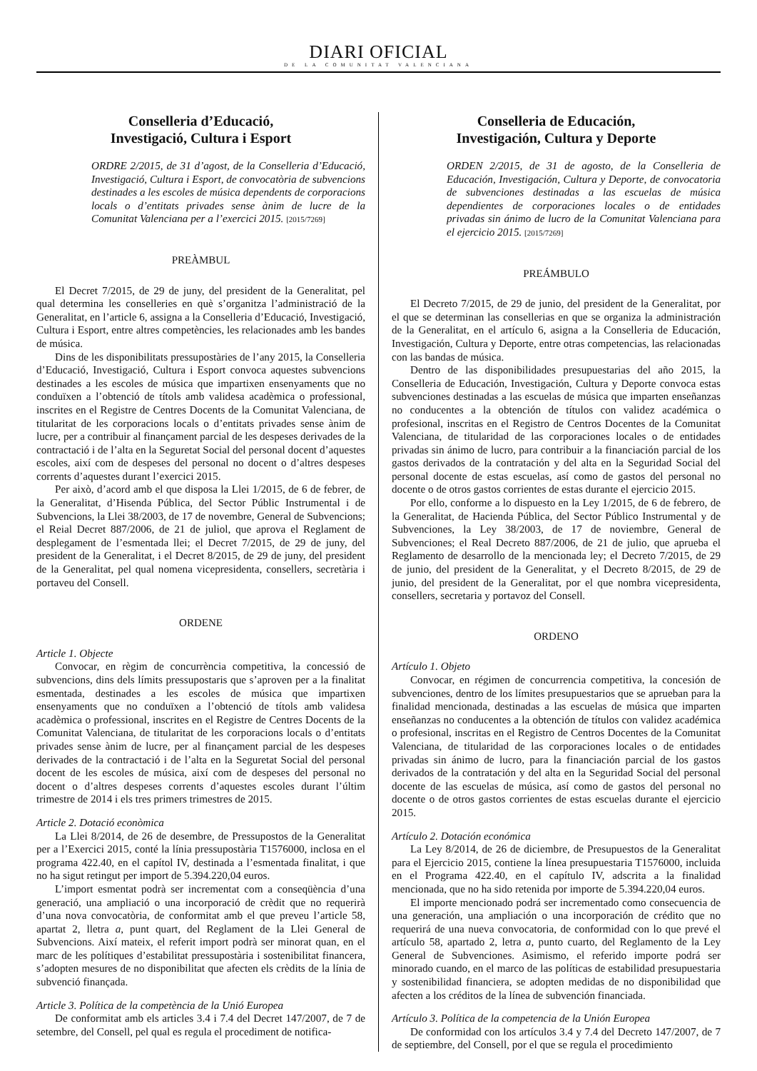DIARI OFICIAL
DE LA COMUNITAT VALENCIANA
Conselleria d’Educació,
Investigació, Cultura i Esport
ORDRE 2/2015, de 31 d’agost, de la Conselleria d’Educació, Investigació, Cultura i Esport, de convocatòria de subvencions destinades a les escoles de música dependents de corporacions locals o d’entitats privades sense ànim de lucre de la Comunitat Valenciana per a l’exercici 2015. [2015/7269]
PREÀMBUL
El Decret 7/2015, de 29 de juny, del president de la Generalitat, pel qual determina les conselleries en què s’organitza l’administració de la Generalitat, en l’article 6, assigna a la Conselleria d’Educació, Investigació, Cultura i Esport, entre altres competències, les relacionades amb les bandes de música.
Dins de les disponibilitats pressupostàries de l’any 2015, la Conselleria d’Educació, Investigació, Cultura i Esport convoca aquestes subvencions destinades a les escoles de música que impartixen ensenyaments que no conduïxen a l’obtenció de títols amb validesa acadèmica o professional, inscrites en el Registre de Centres Docents de la Comunitat Valenciana, de titularitat de les corporacions locals o d’entitats privades sense ànim de lucre, per a contribuir al finançament parcial de les despeses derivades de la contractació i de l’alta en la Seguretat Social del personal docent d’aquestes escoles, així com de despeses del personal no docent o d’altres despeses corrents d’aquestes durant l’exercici 2015.
Per això, d’acord amb el que disposa la Llei 1/2015, de 6 de febrer, de la Generalitat, d’Hisenda Pública, del Sector Públic Instrumental i de Subvencions, la Llei 38/2003, de 17 de novembre, General de Subvencions; el Reial Decret 887/2006, de 21 de juliol, que aprova el Reglament de desplegament de l’esmentada llei; el Decret 7/2015, de 29 de juny, del president de la Generalitat, i el Decret 8/2015, de 29 de juny, del president de la Generalitat, pel qual nomena vicepresidenta, consellers, secretària i portaveu del Consell.
ORDENE
Article 1. Objecte
Convocar, en règim de concurrència competitiva, la concessió de subvencions, dins dels límits pressupostaris que s’aproven per a la finalitat esmentada, destinades a les escoles de música que impartixen ensenyaments que no conduïxen a l’obtenció de títols amb validesa acadèmica o professional, inscrites en el Registre de Centres Docents de la Comunitat Valenciana, de titularitat de les corporacions locals o d’entitats privades sense ànim de lucre, per al finançament parcial de les despeses derivades de la contractació i de l’alta en la Seguretat Social del personal docent de les escoles de música, així com de despeses del personal no docent o d’altres despeses corrents d’aquestes escoles durant l’últim trimestre de 2014 i els tres primers trimestres de 2015.
Article 2. Dotació econòmica
La Llei 8/2014, de 26 de desembre, de Pressupostos de la Generalitat per a l’Exercici 2015, conté la línia pressupostària T1576000, inclosa en el programa 422.40, en el capítol IV, destinada a l’esmentada finalitat, i que no ha sigut retingut per import de 5.394.220,04 euros.
L’import esmentat podrà ser incrementat com a conseqüència d’una generació, una ampliació o una incorporació de crèdit que no requerirà d’una nova convocatòria, de conformitat amb el que preveu l’article 58, apartat 2, lletra a, punt quart, del Reglament de la Llei General de Subvencions. Així mateix, el referit import podrà ser minorat quan, en el marc de les polítiques d’estabilitat pressupostària i sostenibilitat financera, s’adopten mesures de no disponibilitat que afecten els crèdits de la línia de subvenció finançada.
Article 3. Política de la competència de la Unió Europea
De conformitat amb els articles 3.4 i 7.4 del Decret 147/2007, de 7 de setembre, del Consell, pel qual es regula el procediment de notifica-
Conselleria de Educación,
Investigación, Cultura y Deporte
ORDEN 2/2015, de 31 de agosto, de la Conselleria de Educación, Investigación, Cultura y Deporte, de convocatoria de subvenciones destinadas a las escuelas de música dependientes de corporaciones locales o de entidades privadas sin ánimo de lucro de la Comunitat Valenciana para el ejercicio 2015. [2015/7269]
PREÁMBULO
El Decreto 7/2015, de 29 de junio, del president de la Generalitat, por el que se determinan las consellerias en que se organiza la administración de la Generalitat, en el artículo 6, asigna a la Conselleria de Educación, Investigación, Cultura y Deporte, entre otras competencias, las relacionadas con las bandas de música.
Dentro de las disponibilidades presupuestarias del año 2015, la Conselleria de Educación, Investigación, Cultura y Deporte convoca estas subvenciones destinadas a las escuelas de música que imparten enseñanzas no conducentes a la obtención de títulos con validez académica o profesional, inscritas en el Registro de Centros Docentes de la Comunitat Valenciana, de titularidad de las corporaciones locales o de entidades privadas sin ánimo de lucro, para contribuir a la financiación parcial de los gastos derivados de la contratación y del alta en la Seguridad Social del personal docente de estas escuelas, así como de gastos del personal no docente o de otros gastos corrientes de estas durante el ejercicio 2015.
Por ello, conforme a lo dispuesto en la Ley 1/2015, de 6 de febrero, de la Generalitat, de Hacienda Pública, del Sector Público Instrumental y de Subvenciones, la Ley 38/2003, de 17 de noviembre, General de Subvenciones; el Real Decreto 887/2006, de 21 de julio, que aprueba el Reglamento de desarrollo de la mencionada ley; el Decreto 7/2015, de 29 de junio, del president de la Generalitat, y el Decreto 8/2015, de 29 de junio, del president de la Generalitat, por el que nombra vicepresidenta, consellers, secretaria y portavoz del Consell.
ORDENO
Artículo 1. Objeto
Convocar, en régimen de concurrencia competitiva, la concesión de subvenciones, dentro de los límites presupuestarios que se aprueban para la finalidad mencionada, destinadas a las escuelas de música que imparten enseñanzas no conducentes a la obtención de títulos con validez académica o profesional, inscritas en el Registro de Centros Docentes de la Comunitat Valenciana, de titularidad de las corporaciones locales o de entidades privadas sin ánimo de lucro, para la financiación parcial de los gastos derivados de la contratación y del alta en la Seguridad Social del personal docente de las escuelas de música, así como de gastos del personal no docente o de otros gastos corrientes de estas escuelas durante el ejercicio 2015.
Artículo 2. Dotación económica
La Ley 8/2014, de 26 de diciembre, de Presupuestos de la Generalitat para el Ejercicio 2015, contiene la línea presupuestaria T1576000, incluida en el Programa 422.40, en el capítulo IV, adscrita a la finalidad mencionada, que no ha sido retenida por importe de 5.394.220,04 euros.
El importe mencionado podrá ser incrementado como consecuencia de una generación, una ampliación o una incorporación de crédito que no requerirá de una nueva convocatoria, de conformidad con lo que prevé el artículo 58, apartado 2, letra a, punto cuarto, del Reglamento de la Ley General de Subvenciones. Asimismo, el referido importe podrá ser minorado cuando, en el marco de las políticas de estabilidad presupuestaria y sostenibilidad financiera, se adopten medidas de no disponibilidad que afecten a los créditos de la línea de subvención financiada.
Artículo 3. Política de la competencia de la Unión Europea
De conformidad con los artículos 3.4 y 7.4 del Decreto 147/2007, de 7 de septiembre, del Consell, por el que se regula el procedimiento